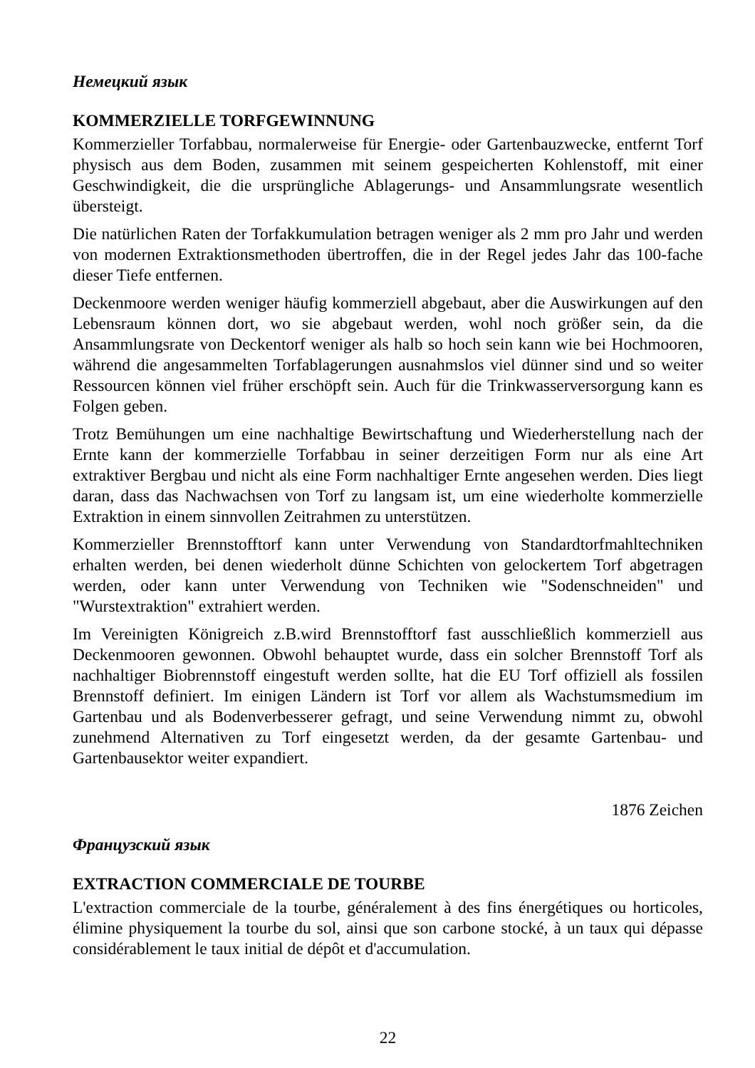Немецкий язык
KOMMERZIELLE TORFGEWINNUNG
Kommerzieller Torfabbau, normalerweise für Energie- oder Gartenbauzwecke, entfernt Torf physisch aus dem Boden, zusammen mit seinem gespeicherten Kohlenstoff, mit einer Geschwindigkeit, die die ursprüngliche Ablagerungs- und Ansammlungsrate wesentlich übersteigt.
Die natürlichen Raten der Torfakkumulation betragen weniger als 2 mm pro Jahr und werden von modernen Extraktionsmethoden übertroffen, die in der Regel jedes Jahr das 100-fache dieser Tiefe entfernen.
Deckenmoore werden weniger häufig kommerziell abgebaut, aber die Auswirkungen auf den Lebensraum können dort, wo sie abgebaut werden, wohl noch größer sein, da die Ansammlungsrate von Deckentorf weniger als halb so hoch sein kann wie bei Hochmooren, während die angesammelten Torfablagerungen ausnahmslos viel dünner sind und so weiter Ressourcen können viel früher erschöpft sein. Auch für die Trinkwasserversorgung kann es Folgen geben.
Trotz Bemühungen um eine nachhaltige Bewirtschaftung und Wiederherstellung nach der Ernte kann der kommerzielle Torfabbau in seiner derzeitigen Form nur als eine Art extraktiver Bergbau und nicht als eine Form nachhaltiger Ernte angesehen werden. Dies liegt daran, dass das Nachwachsen von Torf zu langsam ist, um eine wiederholte kommerzielle Extraktion in einem sinnvollen Zeitrahmen zu unterstützen.
Kommerzieller Brennstofftorf kann unter Verwendung von Standardtorfmahltechniken erhalten werden, bei denen wiederholt dünne Schichten von gelockertem Torf abgetragen werden, oder kann unter Verwendung von Techniken wie "Sodenschneiden" und "Wurstextraktion" extrahiert werden.
Im Vereinigten Königreich z.B.wird Brennstofftorf fast ausschließlich kommerziell aus Deckenmooren gewonnen. Obwohl behauptet wurde, dass ein solcher Brennstoff Torf als nachhaltiger Biobrennstoff eingestuft werden sollte, hat die EU Torf offiziell als fossilen Brennstoff definiert. Im einigen Ländern ist Torf vor allem als Wachstumsmedium im Gartenbau und als Bodenverbesserer gefragt, und seine Verwendung nimmt zu, obwohl zunehmend Alternativen zu Torf eingesetzt werden, da der gesamte Gartenbau- und Gartenbausektor weiter expandiert.
1876 Zeichen
Французский язык
EXTRACTION COMMERCIALE DE TOURBE
L'extraction commerciale de la tourbe, généralement à des fins énergétiques ou horticoles, élimine physiquement la tourbe du sol, ainsi que son carbone stocké, à un taux qui dépasse considérablement le taux initial de dépôt et d'accumulation.
22